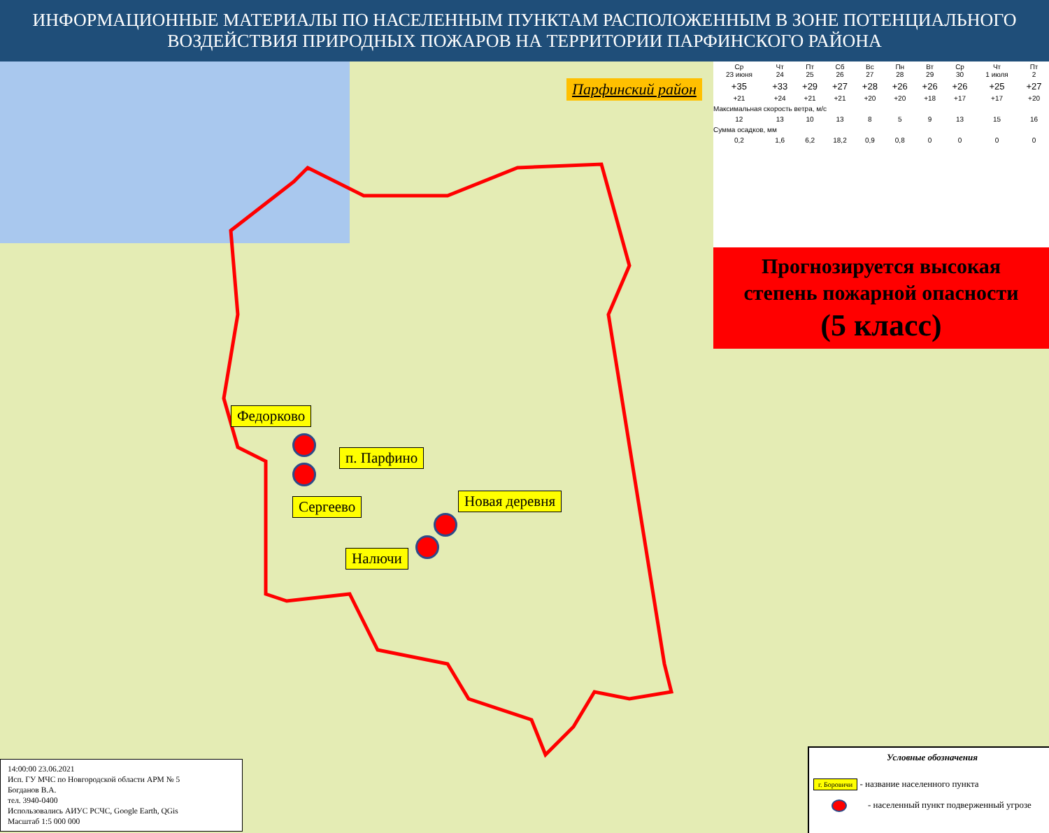ИНФОРМАЦИОННЫЕ МАТЕРИАЛЫ ПО НАСЕЛЕННЫМ ПУНКТАМ РАСПОЛОЖЕННЫМ В ЗОНЕ ПОТЕНЦИАЛЬНОГО
ВОЗДЕЙСТВИЯ ПРИРОДНЫХ ПОЖАРОВ НА ТЕРРИТОРИИ ПАРФИНСКОГО РАЙОНА
Парфинский район
| Ср 23 июня | Чт 24 | Пт 25 | Сб 26 | Вс 27 | Пн 28 | Вт 29 | Ср 30 | Чт 1 июля | Пт 2 |
| +35 | +33 | +29 | +27 | +28 | +26 | +26 | +26 | +25 | +27 |
| +21 | +24 | +21 | +21 | +20 | +20 | +18 | +17 | +17 | +20 |
| Максимальная скорость ветра, м/с | | | | | | | | | |
| 12 | 13 | 10 | 13 | 8 | 5 | 9 | 13 | 15 | 16 |
| Сумма осадков, мм | | | | | | | | | |
| 0,2 | 1,6 | 6,2 | 18,2 | 0,9 | 0,8 | 0 | 0 | 0 | 0 |
Прогнозируется высокая
степень пожарной опасности
(5 класс)
Федорково
п. Парфино
Сергеево Новая деревня
Налючи
14:00:00 23.06.2021
Исп. ГУ МЧС по Новгородской области АРМ № 5
Богданов В.А.
тел. 3940-0400
Использовались АИУС РСЧС, Google Earth, QGis
Масштаб 1:5 000 000
Условные обозначения
г. Боровичи - название населенного пункта
- населенный пункт подверженный угрозе